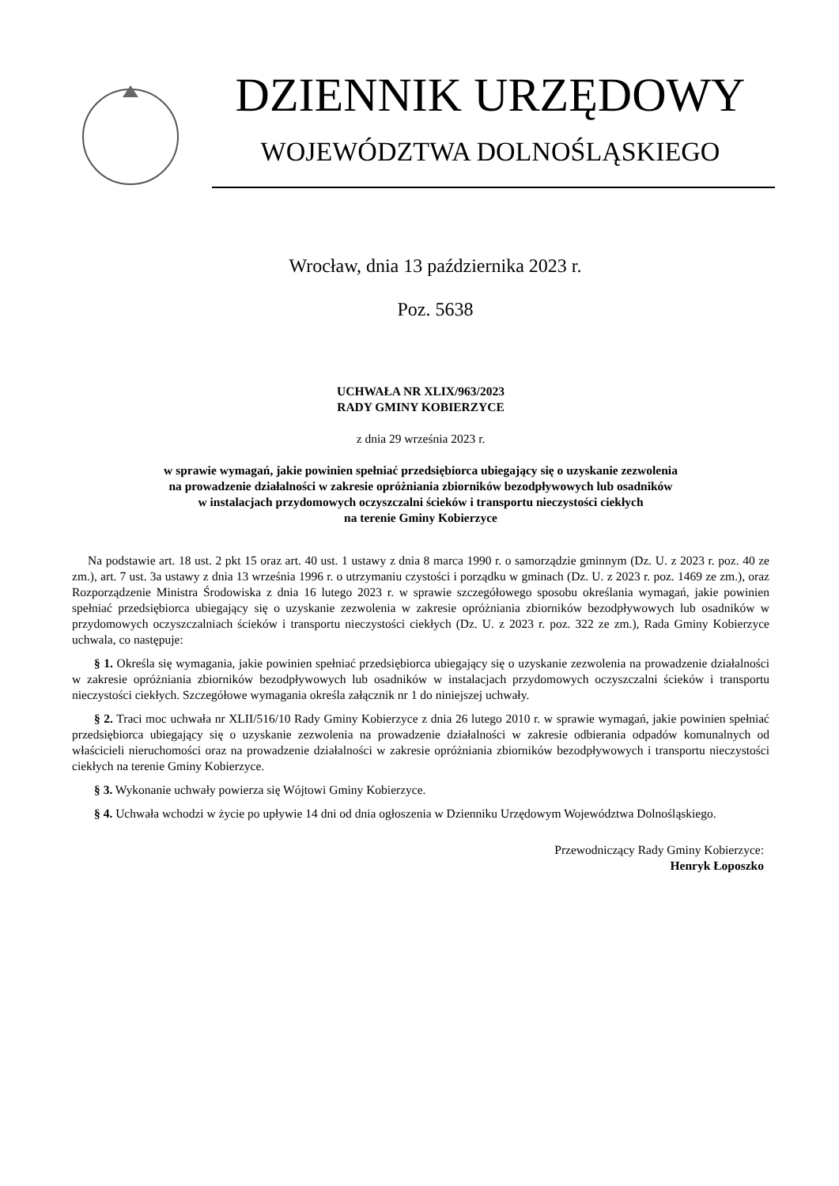DZIENNIK URZĘDOWY
WOJEWÓDZTWA DOLNOŚLĄSKIEGO
Wrocław, dnia 13 października 2023 r.
Poz. 5638
UCHWAŁA NR XLIX/963/2023
RADY GMINY KOBIERZYCE
z dnia 29 września 2023 r.
w sprawie wymagań, jakie powinien spełniać przedsiębiorca ubiegający się o uzyskanie zezwolenia
na prowadzenie działalności w zakresie opróżniania zbiorników bezodpływowych lub osadników
w instalacjach przydomowych oczyszczalni ścieków i transportu nieczystości ciekłych
na terenie Gminy Kobierzyce
Na podstawie art. 18 ust. 2 pkt 15 oraz art. 40 ust. 1 ustawy z dnia 8 marca 1990 r. o samorządzie gminnym (Dz. U. z 2023 r. poz. 40 ze zm.), art. 7 ust. 3a ustawy z dnia 13 września 1996 r. o utrzymaniu czystości i porządku w gminach (Dz. U. z 2023 r. poz. 1469 ze zm.), oraz Rozporządzenie Ministra Środowiska z dnia 16 lutego 2023 r. w sprawie szczegółowego sposobu określania wymagań, jakie powinien spełniać przedsiębiorca ubiegający się o uzyskanie zezwolenia w zakresie opróżniania zbiorników bezodpływowych lub osadników w przydomowych oczyszczalniach ścieków i transportu nieczystości ciekłych (Dz. U. z 2023 r. poz. 322 ze zm.), Rada Gminy Kobierzyce uchwala, co następuje:
§ 1. Określa się wymagania, jakie powinien spełniać przedsiębiorca ubiegający się o uzyskanie zezwolenia na prowadzenie działalności w zakresie opróżniania zbiorników bezodpływowych lub osadników w instalacjach przydomowych oczyszczalni ścieków i transportu nieczystości ciekłych. Szczegółowe wymagania określa załącznik nr 1 do niniejszej uchwały.
§ 2. Traci moc uchwała nr XLII/516/10 Rady Gminy Kobierzyce z dnia 26 lutego 2010 r. w sprawie wymagań, jakie powinien spełniać przedsiębiorca ubiegający się o uzyskanie zezwolenia na prowadzenie działalności w zakresie odbierania odpadów komunalnych od właścicieli nieruchomości oraz na prowadzenie działalności w zakresie opróżniania zbiorników bezodpływowych i transportu nieczystości ciekłych na terenie Gminy Kobierzyce.
§ 3. Wykonanie uchwały powierza się Wójtowi Gminy Kobierzyce.
§ 4. Uchwała wchodzi w życie po upływie 14 dni od dnia ogłoszenia w Dzienniku Urzędowym Województwa Dolnośląskiego.
Przewodniczący Rady Gminy Kobierzyce:
Henryk Łoposzko